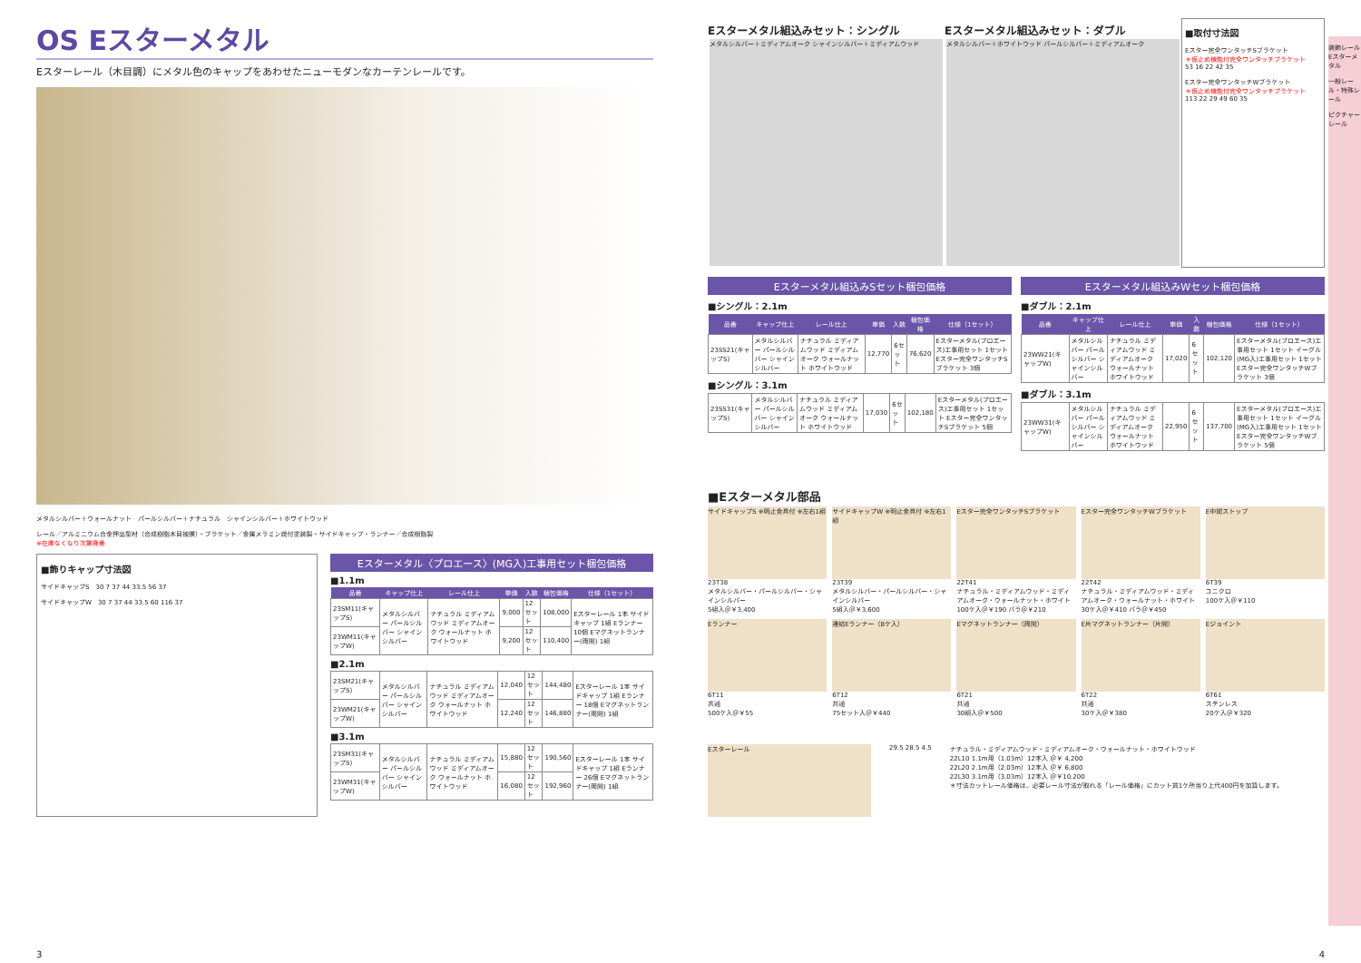OS Eスターメタル
Eスターレール（木目調）にメタル色のキャップをあわせたニューモダンなカーテンレールです。
メタルシルバー＋ウォールナット　パールシルバー＋ナチュラル　シャインシルバー＋ホワイトウッド
レール／アルミニウム合金押出型材（合成樹脂木目被膜）・ブラケット／金属メラミン焼付塗装製・サイドキャップ・ランナー／合成樹脂製
※在庫なくなり次第廃番
■飾りキャップ寸法図
サイドキャップS　30 7 37 44 33.5 56 37
サイドキャップW　30 7 37 44 33.5 60 116 37
Eスターメタル〈プロエース〉(MG入)工事用セット梱包価格
■1.1m
| 品番 | キャップ仕上 | レール仕上 | 単価 | 入数 | 梱包価格 | 仕様（1セット） |
| --- | --- | --- | --- | --- | --- | --- |
| 23SM11(キャップS) | メタルシルバー パールシルバー シャインシルバー | ナチュラル ミディアムウッド ミディアムオーク ウォールナット ホワイトウッド | 9,000 | 12セット | 108,000 | Eスターレール 1本 サイドキャップ 1組 Eランナー 10個 Eマグネットランナー(両開) 1組 |
| 23WM11(キャップW) | | | 9,200 | 12セット | 110,400 | |
■2.1m
| 23SM21(キャップS) | メタルシルバー パールシルバー シャインシルバー | ナチュラル ミディアムウッド ミディアムオーク ウォールナット ホワイトウッド | 12,040 | 12セット | 144,480 | Eスターレール 1本 サイドキャップ 1組 Eランナー 18個 Eマグネットランナー(両開) 1組 |
| 23WM21(キャップW) | | | 12,240 | 12セット | 146,880 | |
■3.1m
| 23SM31(キャップS) | メタルシルバー パールシルバー シャインシルバー | ナチュラル ミディアムウッド ミディアムオーク ウォールナット ホワイトウッド | 15,880 | 12セット | 190,560 | Eスターレール 1本 サイドキャップ 1組 Eランナー 26個 Eマグネットランナー(両開) 1組 |
| 23WM31(キャップW) | | | 16,080 | 12セット | 192,960 | |
3
Eスターメタル組込みセット：シングル
メタルシルバー＋ミディアムオーク シャインシルバー＋ミディアムウッド
Eスターメタル組込みセット：ダブル
メタルシルバー＋ホワイトウッド パールシルバー＋ミディアムオーク
■取付寸法図
Eスター完全ワンタッチSブラケット
＊仮止め機能付完全ワンタッチブラケット
53 16 22 42 35
Eスター完全ワンタッチWブラケット
＊仮止め機能付完全ワンタッチブラケット
113 22 29 49 60 35
Eスターメタル組込みSセット梱包価格
■シングル：2.1m
| 品番 | キャップ仕上 | レール仕上 | 単価 | 入数 | 梱包価格 | 仕様（1セット） |
| --- | --- | --- | --- | --- | --- | --- |
| 23SS21(キャップS) | メタルシルバー パールシルバー シャインシルバー | ナチュラル ミディアムウッド ミディアムオーク ウォールナット ホワイトウッド | 12,770 | 6セット | 76,620 | Eスターメタル(プロエース)工事用セット 1セット Eスター完全ワンタッチSブラケット 3個 |
■シングル：3.1m
| 23SS31(キャップS) | メタルシルバー パールシルバー シャインシルバー | ナチュラル ミディアムウッド ミディアムオーク ウォールナット ホワイトウッド | 17,030 | 6セット | 102,180 | Eスターメタル(プロエース)工事用セット 1セット Eスター完全ワンタッチSブラケット 5個 |
Eスターメタル組込みWセット梱包価格
■ダブル：2.1m
| 品番 | キャップ仕上 | レール仕上 | 単価 | 入数 | 梱包価格 | 仕様（1セット） |
| --- | --- | --- | --- | --- | --- | --- |
| 23WW21(キャップW) | メタルシルバー パールシルバー シャインシルバー | ナチュラル ミディアムウッド ミディアムオーク ウォールナット ホワイトウッド | 17,020 | 6セット | 102,120 | Eスターメタル(プロエース)工事用セット 1セット イーグル(MG入)工事用セット 1セット Eスター完全ワンタッチWブラケット 3個 |
■ダブル：3.1m
| 23WW31(キャップW) | メタルシルバー パールシルバー シャインシルバー | ナチュラル ミディアムウッド ミディアムオーク ウォールナット ホワイトウッド | 22,950 | 6セット | 137,700 | Eスターメタル(プロエース)工事用セット 1セット イーグル(MG入)工事用セット 1セット Eスター完全ワンタッチWブラケット 5個 |
■Eスターメタル部品
サイドキャップS ※明止金具付 ※左右1組
23T38
メタルシルバー・パールシルバー・シャインシルバー
5組入＠￥3,400
サイドキャップW ※明止金具付 ※左右1組
23T39
メタルシルバー・パールシルバー・シャインシルバー
5組入＠￥3,600
Eスター完全ワンタッチSブラケット
22T41
ナチュラル・ミディアムウッド・ミディアムオーク・ウォールナット・ホワイト
100ケ入＠￥190 バラ＠￥210
Eスター完全ワンタッチWブラケット
22T42
ナチュラル・ミディアムウッド・ミディアムオーク・ウォールナット・ホワイト
30ケ入＠￥410 バラ＠￥450
E中間ストップ
6T39
ユニクロ
100ケ入＠￥110
Eランナー
6T11
共通
500ケ入＠￥55
連結Eランナー（8ケ入）
6T12
共通
75セット入＠￥440
Eマグネットランナー（両開）
6T21
共通
30組入＠￥500
E片マグネットランナー（片開）
6T22
共通
30ケ入＠￥380
Eジョイント
6T61
ステンレス
20ケ入＠￥320
Eスターレール
29.5 28.5 4.5 ナチュラル・ミディアムウッド・ミディアムオーク・ウォールナット・ホワイトウッド
22L10 1.1m用（1.03m）12本入 ＠￥ 4,200
22L20 2.1m用（2.03m）12本入 ＠￥ 6,800
22L30 3.1m用（3.03m）12本入 ＠￥10,200
＊寸法カットレール価格は、必要レール寸法が取れる「レール価格」にカット賃1ケ所当り上代400円を加算します。
装飾レール Eスターメタル
一般レール・特殊レール
ピクチャーレール
4